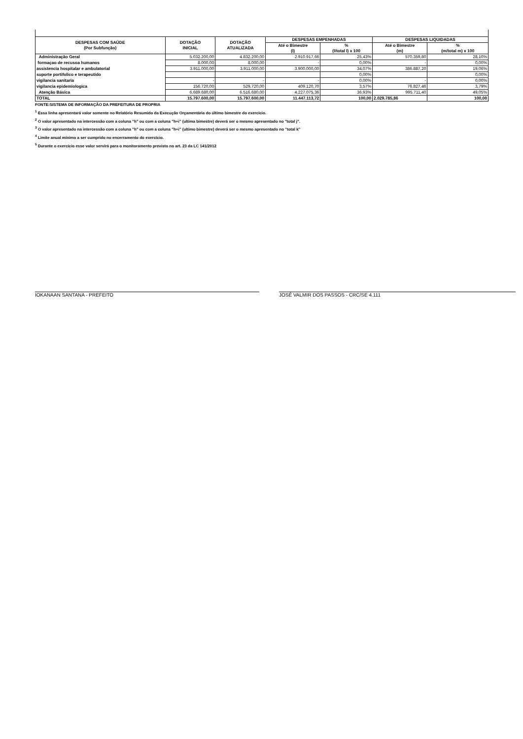| DESPESAS COM SAÚDE (Por Subfunção) | DOTAÇÃO INICIAL | DOTAÇÃO ATUALIZADA | DESPESAS EMPENHADAS | | DESPESAS LIQUIDADAS | |
| --- | --- | --- | --- | --- | --- | --- |
| | | | Até o Bimestre (l) | % (l/total l) x 100 | Até o Bimestre (m) | % (m/total m) x 100 |
| Administração Geral | 5.032.200,00 | 4.832.200,00 | 2.910.917,66 | 25,43% | 570.359,80 | 28,10% |
| formaçao de recusoa humanos | 8.000,00 | 8.000,00 | - | 0,00% | - | 0,00% |
| assistencia hospitalar e ambulatorial | 3.911.000,00 | 3.911.000,00 | 3.900.000,00 | 34,07% | 386.887,20 | 19,06% |
| suporte portifolico e terapeutido | | | | 0,00% | | 0,00% |
| vigilancia sanitaria | - | - | - | 0,00% | - | 0,00% |
| vigilancia epidemiologica | 156.720,00 | 529.720,00 | 409.120,70 | 3,57% | 76.827,46 | 3,79% |
| Atenção Básica | 6.689.680,00 | 6.516.680,00 | 4.227.075,36 | 36,93% | 995.711,40 | 49,05% |
| TOTAL | 15.797.600,00 | 15.797.600,00 | 11.447.113,72 | 100,00 | 2.029.785,86 | 100,00 |
FONTE:SISTEMA DE INFORMAÇÃO DA PREFEITURA DE PROPRIA
<sup>1</sup> Essa linha apresentará valor somente no Relatório Resumido da Execução Orçamentária do último bimestre do exercício.
<sup>2</sup> O valor apresentado na intercessão com a coluna "h" ou com a coluna "h+i" (ultima bimestre) deverá ser o mesmo apresentado no "total j".
<sup>3</sup> O valor apresentado na intercessão com a coluna "h" ou com a coluna "h+i" (ultimo bimestre) deverá ser o mesmo apresentado no "total k"
<sup>4</sup> Limite anual mínimo a ser cumprido no encerramento do exercício.
<sup>5</sup> Durante o exercício esse valor servirá para o monitoramento previsto no art. 23 da LC 141/2012
IOKANAAN SANTANA - PREFEITO JOSÉ VALMIR DOS PASSOS - CRC/SE 4.111